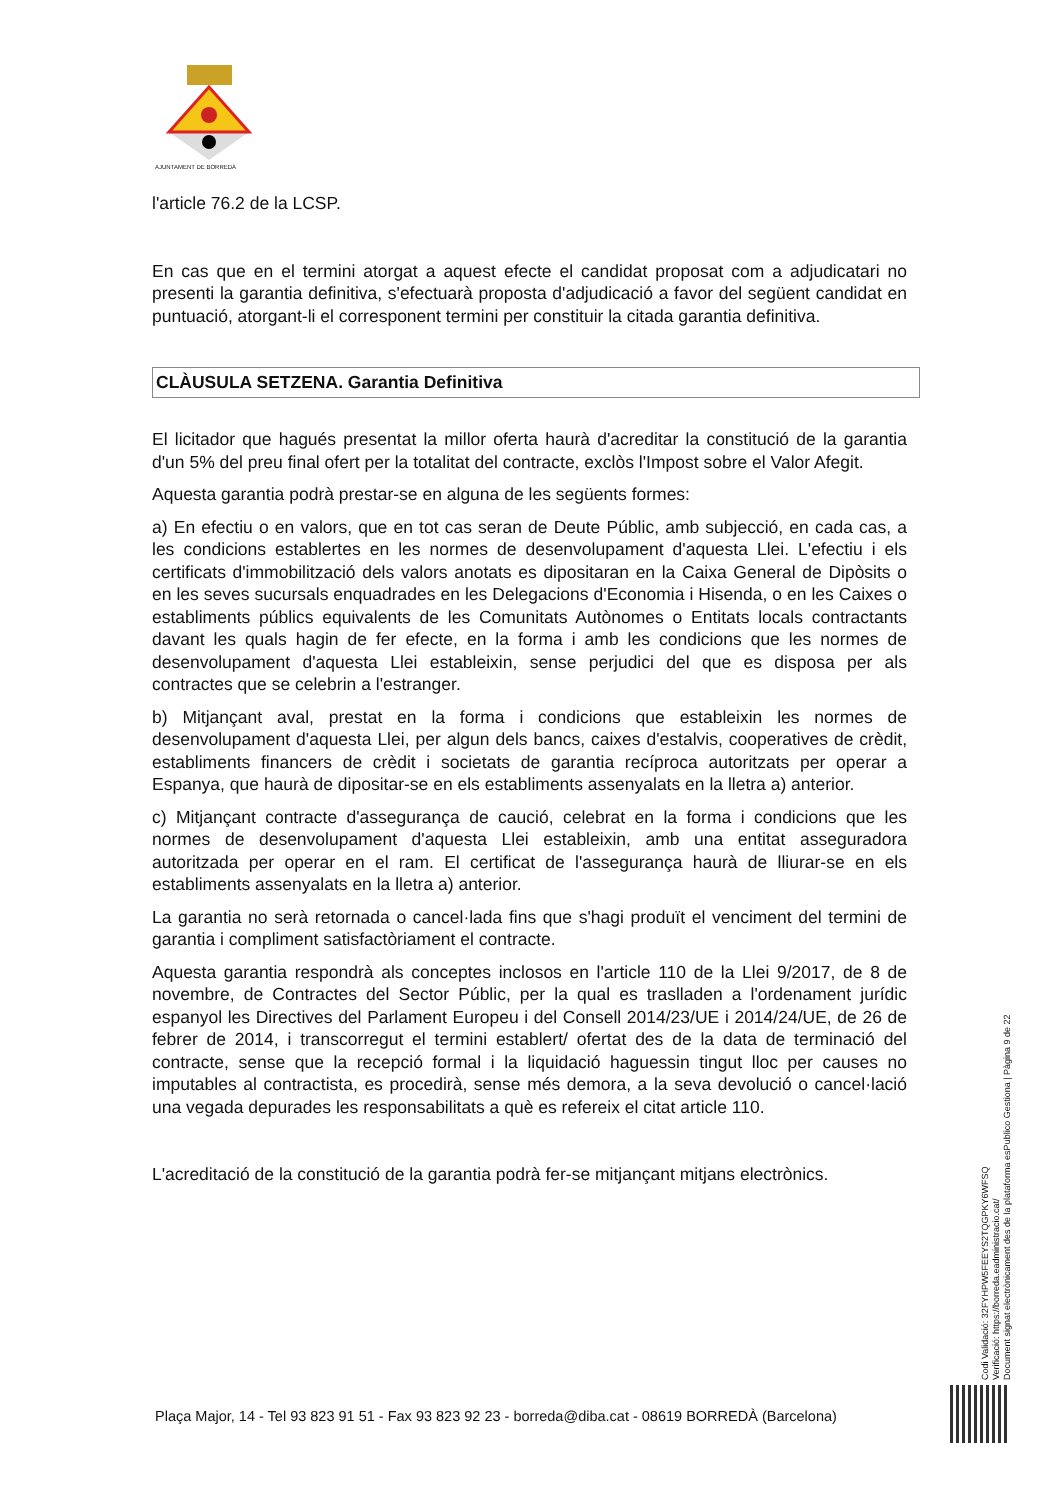AJUNTAMENT DE BORREDÀ
l'article 76.2 de la LCSP.
En cas que en el termini atorgat a aquest efecte el candidat proposat com a adjudicatari no presenti la garantia definitiva, s'efectuarà proposta d'adjudicació a favor del següent candidat en puntuació, atorgant-li el corresponent termini per constituir la citada garantia definitiva.
CLÀUSULA SETZENA. Garantia Definitiva
El licitador que hagués presentat la millor oferta haurà d'acreditar la constitució de la garantia d'un 5% del preu final ofert per la totalitat del contracte, exclòs l'Impost sobre el Valor Afegit.
Aquesta garantia podrà prestar-se en alguna de les següents formes:
a) En efectiu o en valors, que en tot cas seran de Deute Públic, amb subjecció, en cada cas, a les condicions establertes en les normes de desenvolupament d'aquesta Llei. L'efectiu i els certificats d'immobilització dels valors anotats es dipositaran en la Caixa General de Dipòsits o en les seves sucursals enquadrades en les Delegacions d'Economia i Hisenda, o en les Caixes o establiments públics equivalents de les Comunitats Autònomes o Entitats locals contractants davant les quals hagin de fer efecte, en la forma i amb les condicions que les normes de desenvolupament d'aquesta Llei estableixin, sense perjudici del que es disposa per als contractes que se celebrin a l'estranger.
b) Mitjançant aval, prestat en la forma i condicions que estableixin les normes de desenvolupament d'aquesta Llei, per algun dels bancs, caixes d'estalvis, cooperatives de crèdit, establiments financers de crèdit i societats de garantia recíproca autoritzats per operar a Espanya, que haurà de dipositar-se en els establiments assenyalats en la lletra a) anterior.
c) Mitjançant contracte d'assegurança de caució, celebrat en la forma i condicions que les normes de desenvolupament d'aquesta Llei estableixin, amb una entitat asseguradora autoritzada per operar en el ram. El certificat de l'assegurança haurà de lliurar-se en els establiments assenyalats en la lletra a) anterior.
La garantia no serà retornada o cancel·lada fins que s'hagi produït el venciment del termini de garantia i compliment satisfactòriament el contracte.
Aquesta garantia respondrà als conceptes inclosos en l'article 110 de la Llei 9/2017, de 8 de novembre, de Contractes del Sector Públic, per la qual es traslladen a l'ordenament jurídic espanyol les Directives del Parlament Europeu i del Consell 2014/23/UE i 2014/24/UE, de 26 de febrer de 2014, i transcorregut el termini establert/ ofertat des de la data de terminació del contracte, sense que la recepció formal i la liquidació haguessin tingut lloc per causes no imputables al contractista, es procedirà, sense més demora, a la seva devolució o cancel·lació una vegada depurades les responsabilitats a què es refereix el citat article 110.
L'acreditació de la constitució de la garantia podrà fer-se mitjançant mitjans electrònics.
Codi Validació: 32FYHPW5FEEYS2TQGPKY6WFSQ
Verificació: https://borreda.eadministracio.cat/
Document signat electrònicament des de la plataforma esPublico Gestiona | Pàgina 9 de 22
Plaça Major, 14 - Tel 93 823 91 51 - Fax 93 823 92 23 - borreda@diba.cat - 08619 BORREDÀ (Barcelona)